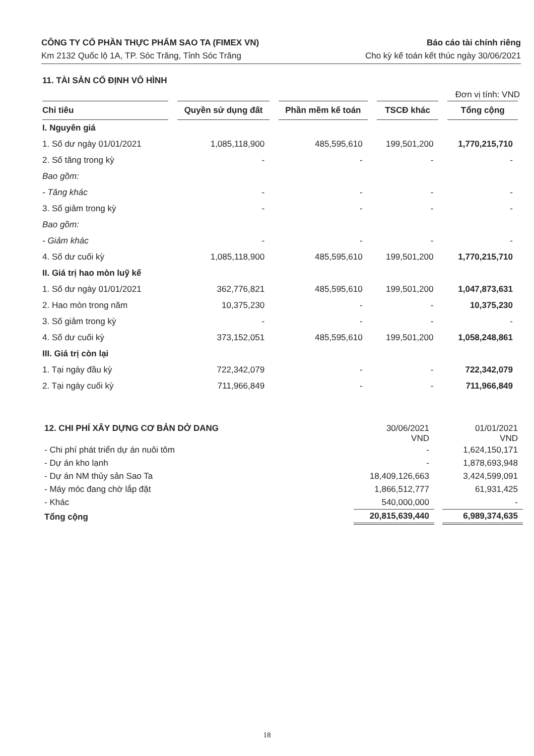CÔNG TY CỔ PHẦN THỰC PHẨM SAO TA (FIMEX VN)
Km 2132 Quốc lộ 1A, TP. Sóc Trăng, Tỉnh Sóc Trăng
Báo cáo tài chính riêng
Cho kỳ kế toán kết thúc ngày 30/06/2021
11. TÀI SẢN CỐ ĐỊNH VÔ HÌNH
Đơn vị tính: VND
| Chỉ tiêu | Quyền sử dụng đất | Phần mềm kế toán | TSCĐ khác | Tổng cộng |
| --- | --- | --- | --- | --- |
| I. Nguyên giá | | | | |
| 1. Số dư ngày 01/01/2021 | 1,085,118,900 | 485,595,610 | 199,501,200 | 1,770,215,710 |
| 2. Số tăng trong kỳ | - | - | - | - |
| Bao gồm: | | | | |
| - Tăng khác | - | - | - | - |
| 3. Số giảm trong kỳ | - | - | - | - |
| Bao gồm: | | | | |
| - Giảm khác | - | - | - | - |
| 4. Số dư cuối kỳ | 1,085,118,900 | 485,595,610 | 199,501,200 | 1,770,215,710 |
| II. Giá trị hao mòn luỹ kế | | | | |
| 1. Số dư ngày 01/01/2021 | 362,776,821 | 485,595,610 | 199,501,200 | 1,047,873,631 |
| 2. Hao mòn trong năm | 10,375,230 | - | - | 10,375,230 |
| 3. Số giảm trong kỳ | - | - | - | - |
| 4. Số dư cuối kỳ | 373,152,051 | 485,595,610 | 199,501,200 | 1,058,248,861 |
| III. Giá trị còn lại | | | | |
| 1. Tại ngày đầu kỳ | 722,342,079 | - | - | 722,342,079 |
| 2. Tại ngày cuối kỳ | 711,966,849 | - | - | 711,966,849 |
| 12. CHI PHÍ XÂY DỰNG CƠ BẢN DỞ DANG | 30/06/2021 VND | 01/01/2021 VND |
| - Chi phí phát triển dự án nuôi tôm | - | 1,624,150,171 |
| - Dự án kho lạnh | - | 1,878,693,948 |
| - Dự án NM thủy sản Sao Ta | 18,409,126,663 | 3,424,599,091 |
| - Máy móc đang chờ lắp đặt | 1,866,512,777 | 61,931,425 |
| - Khác | 540,000,000 | - |
| Tổng cộng | 20,815,639,440 | 6,989,374,635 |
18